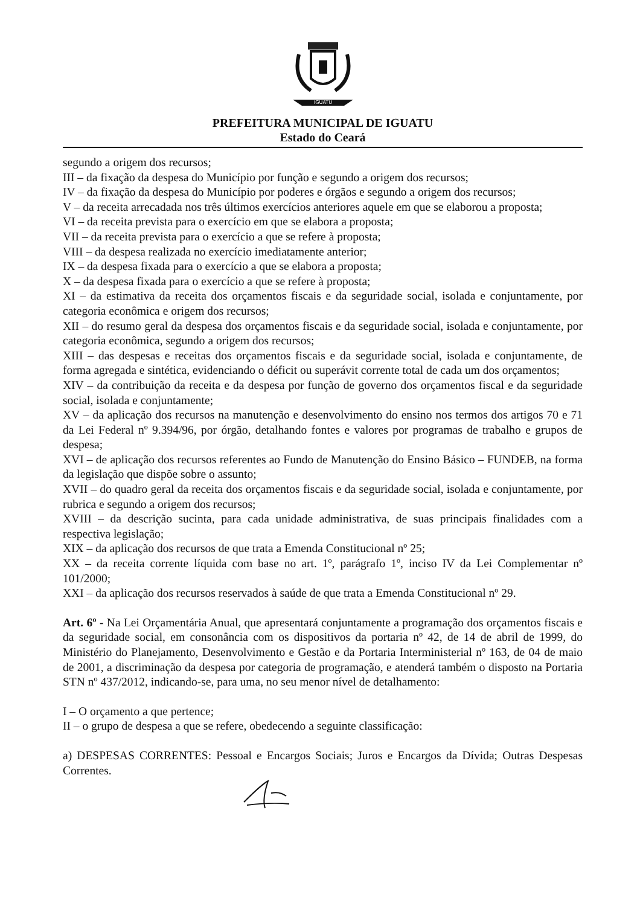IGUATU
PREFEITURA MUNICIPAL DE IGUATU
Estado do Ceará
segundo a origem dos recursos;
III – da fixação da despesa do Município por função e segundo a origem dos recursos;
IV – da fixação da despesa do Município por poderes e órgãos e segundo a origem dos recursos;
V – da receita arrecadada nos três últimos exercícios anteriores aquele em que se elaborou a proposta;
VI – da receita prevista para o exercício em que se elabora a proposta;
VII – da receita prevista para o exercício a que se refere à proposta;
VIII – da despesa realizada no exercício imediatamente anterior;
IX – da despesa fixada para o exercício a que se elabora a proposta;
X – da despesa fixada para o exercício a que se refere à proposta;
XI – da estimativa da receita dos orçamentos fiscais e da seguridade social, isolada e conjuntamente, por categoria econômica e origem dos recursos;
XII – do resumo geral da despesa dos orçamentos fiscais e da seguridade social, isolada e conjuntamente, por categoria econômica, segundo a origem dos recursos;
XIII – das despesas e receitas dos orçamentos fiscais e da seguridade social, isolada e conjuntamente, de forma agregada e sintética, evidenciando o déficit ou superávit corrente total de cada um dos orçamentos;
XIV – da contribuição da receita e da despesa por função de governo dos orçamentos fiscal e da seguridade social, isolada e conjuntamente;
XV – da aplicação dos recursos na manutenção e desenvolvimento do ensino nos termos dos artigos 70 e 71 da Lei Federal nº 9.394/96, por órgão, detalhando fontes e valores por programas de trabalho e grupos de despesa;
XVI – de aplicação dos recursos referentes ao Fundo de Manutenção do Ensino Básico – FUNDEB, na forma da legislação que dispõe sobre o assunto;
XVII – do quadro geral da receita dos orçamentos fiscais e da seguridade social, isolada e conjuntamente, por rubrica e segundo a origem dos recursos;
XVIII – da descrição sucinta, para cada unidade administrativa, de suas principais finalidades com a respectiva legislação;
XIX – da aplicação dos recursos de que trata a Emenda Constitucional nº 25;
XX – da receita corrente líquida com base no art. 1º, parágrafo 1º, inciso IV da Lei Complementar nº 101/2000;
XXI – da aplicação dos recursos reservados à saúde de que trata a Emenda Constitucional nº 29.
Art. 6º - Na Lei Orçamentária Anual, que apresentará conjuntamente a programação dos orçamentos fiscais e da seguridade social, em consonância com os dispositivos da portaria nº 42, de 14 de abril de 1999, do Ministério do Planejamento, Desenvolvimento e Gestão e da Portaria Interministerial nº 163, de 04 de maio de 2001, a discriminação da despesa por categoria de programação, e atenderá também o disposto na Portaria STN nº 437/2012, indicando-se, para uma, no seu menor nível de detalhamento:
I – O orçamento a que pertence;
II – o grupo de despesa a que se refere, obedecendo a seguinte classificação:
a) DESPESAS CORRENTES: Pessoal e Encargos Sociais; Juros e Encargos da Dívida; Outras Despesas Correntes.